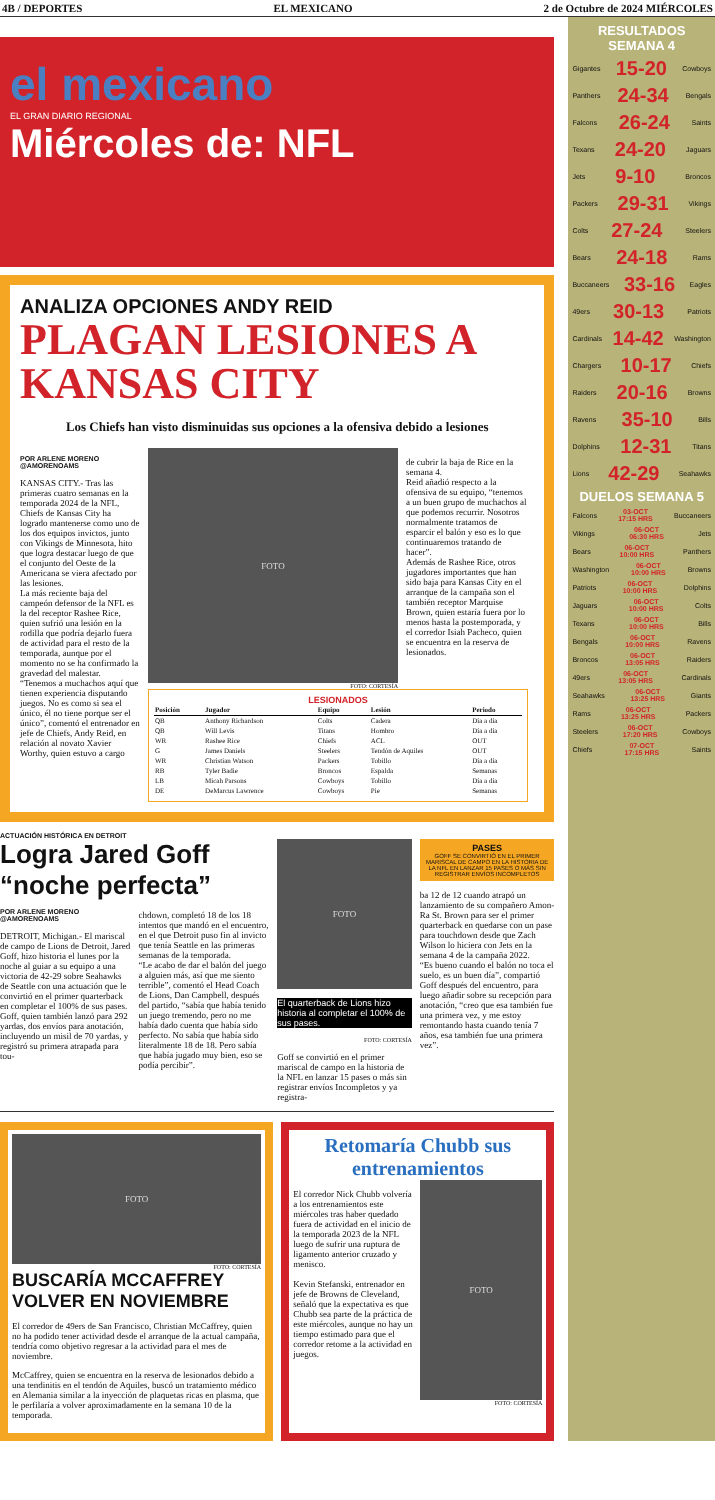4B / DEPORTES EL MEXICANO 2 de Octubre de 2024 MIÉRCOLES
el mexicano
EL GRAN DIARIO REGIONAL
Miércoles de: NFL
ANALIZA OPCIONES ANDY REID
PLAGAN LESIONES A KANSAS CITY
Los Chiefs han visto disminuidas sus opciones a la ofensiva debido a lesiones
POR ARLENE MORENO
@AMORENOAMS
KANSAS CITY.- Tras las primeras cuatro semanas en la temporada 2024 de la NFL, Chiefs de Kansas City ha logrado mantenerse como uno de los dos equipos invictos, junto con Vikings de Minnesota, hito que logra destacar luego de que el conjunto del Oeste de la Americana se viera afectado por las lesiones.
La más reciente baja del campeón defensor de la NFL es la del receptor Rashee Rice, quien sufrió una lesión en la rodilla que podría dejarlo fuera de actividad para el resto de la temporada, aunque por el momento no se ha confirmado la gravedad del malestar.
“Tenemos a muchachos aquí que tienen experiencia disputando juegos. No es como si sea el único, él no tiene porque ser el único”, comentó el entrenador en jefe de Chiefs, Andy Reid, en relación al novato Xavier Worthy, quien estuvo a cargo
FOTO
FOTO: CORTESÍA
de cubrir la baja de Rice en la semana 4.
Reid añadió respecto a la ofensiva de su equipo, “tenemos a un buen grupo de muchachos al que podemos recurrir. Nosotros normalmente tratamos de esparcir el balón y eso es lo que continuaremos tratando de hacer”.
Además de Rashee Rice, otros jugadores importantes que han sido baja para Kansas City en el arranque de la campaña son el también receptor Marquise Brown, quien estaría fuera por lo menos hasta la postemporada, y el corredor Isiah Pacheco, quien se encuentra en la reserva de lesionados.
LESIONADOS
| Posición | Jugador | Equipo | Lesión | Periodo |
| --- | --- | --- | --- | --- |
| QB | Anthony Richardson | Colts | Cadera | Día a día |
| QB | Will Levis | Titans | Hombro | Día a día |
| WR | Rashee Rice | Chiefs | ACL | OUT |
| G | James Daniels | Steelers | Tendón de Aquiles | OUT |
| WR | Christian Watson | Packers | Tobillo | Día a día |
| RB | Tyler Badie | Broncos | Espalda | Semanas |
| LB | Micah Parsons | Cowboys | Tobillo | Día a día |
| DE | DeMarcus Lawrence | Cowboys | Pie | Semanas |
ACTUACIÓN HISTÓRICA EN DETROIT
Logra Jared Goff “noche perfecta”
POR ARLENE MORENO
@AMORENOAMS
DETROIT, Michigan.- El mariscal de campo de Lions de Detroit, Jared Goff, hizo historia el lunes por la noche al guiar a su equipo a una victoria de 42-29 sobre Seahawks de Seattle con una actuación que le convirtió en el primer quarterback en completar el 100% de sus pases.
Goff, quien también lanzó para 292 yardas, dos envíos para anotación, incluyendo un misil de 70 yardas, y registró su primera atrapada para tou-
chdown, completó 18 de los 18 intentos que mandó en el encuentro, en el que Detroit puso fin al invicto que tenía Seattle en las primeras semanas de la temporada.
“Le acabo de dar el balón del juego a alguien más, así que me siento terrible”, comentó el Head Coach de Lions, Dan Campbell, después del partido, “sabía que había tenido un juego tremendo, pero no me había dado cuenta que había sido perfecto. No sabía que había sido literalmente 18 de 18. Pero sabía que había jugado muy bien, eso se podía percibir”.
FOTO
El quarterback de Lions hizo historia al completar el 100% de sus pases.
FOTO: CORTESÍA
Goff se convirtió en el primer mariscal de campo en la historia de la NFL en lanzar 15 pases o más sin registrar envíos Incompletos y ya registra-
PASES
GOFF SE CONVIRTIÓ EN EL PRIMER MARISCAL DE CAMPO EN LA HISTORIA DE LA NFL EN LANZAR 15 PASES O MÁS SIN REGISTRAR ENVÍOS INCOMPLETOS
ba 12 de 12 cuando atrapó un lanzamiento de su compañero Amon-Ra St. Brown para ser el primer quarterback en quedarse con un pase para touchdown desde que Zach Wilson lo hiciera con Jets en la semana 4 de la campaña 2022.
“Es bueno cuando el balón no toca el suelo, es un buen día”, compartió Goff después del encuentro, para luego añadir sobre su recepción para anotación, “creo que esa también fue una primera vez, y me estoy remontando hasta cuando tenía 7 años, esa también fue una primera vez”.
FOTO
FOTO: CORTESÍA
BUSCARÍA MCCAFFREY VOLVER EN NOVIEMBRE
El corredor de 49ers de San Francisco, Christian McCaffrey, quien no ha podido tener actividad desde el arranque de la actual campaña, tendría como objetivo regresar a la actividad para el mes de noviembre.
McCaffrey, quien se encuentra en la reserva de lesionados debido a una tendinitis en el tendón de Aquiles, buscó un tratamiento médico en Alemania similar a la inyección de plaquetas ricas en plasma, que le perfilaría a volver aproximadamente en la semana 10 de la temporada.
Retomaría Chubb sus entrenamientos
El corredor Nick Chubb volvería a los entrenamientos este miércoles tras haber quedado fuera de actividad en el inicio de la temporada 2023 de la NFL luego de sufrir una ruptura de ligamento anterior cruzado y menisco.
Kevin Stefanski, entrenador en jefe de Browns de Cleveland, señaló que la expectativa es que Chubb sea parte de la práctica de este miércoles, aunque no hay un tiempo estimado para que el corredor retome a la actividad en juegos.
FOTO
FOTO: CORTESÍA
RESULTADOS SEMANA 4
Gigantes 15-20 Cowboys
Panthers 24-34 Bengals
Falcons 26-24 Saints
Texans 24-20 Jaguars
Jets 9-10 Broncos
Packers 29-31 Vikings
Colts 27-24 Steelers
Bears 24-18 Rams
Buccaneers 33-16 Eagles
49ers 30-13 Patriots
Cardinals 14-42 Washington
Chargers 10-17 Chiefs
Raiders 20-16 Browns
Ravens 35-10 Bills
Dolphins 12-31 Titans
Lions 42-29 Seahawks
DUELOS SEMANA 5
Falcons 03-OCT
17:15 HRS Buccaneers
Vikings 06-OCT
06:30 HRS Jets
Bears 06-OCT
10:00 HRS Panthers
Washington 06-OCT
10:00 HRS Browns
Patriots 06-OCT
10:00 HRS Dolphins
Jaguars 06-OCT
10:00 HRS Colts
Texans 06-OCT
10:00 HRS Bills
Bengals 06-OCT
10:00 HRS Ravens
Broncos 06-OCT
13:05 HRS Raiders
49ers 06-OCT
13:05 HRS Cardinals
Seahawks 06-OCT
13:25 HRS Giants
Rams 06-OCT
13:25 HRS Packers
Steelers 06-OCT
17:20 HRS Cowboys
Chiefs 07-OCT
17:15 HRS Saints